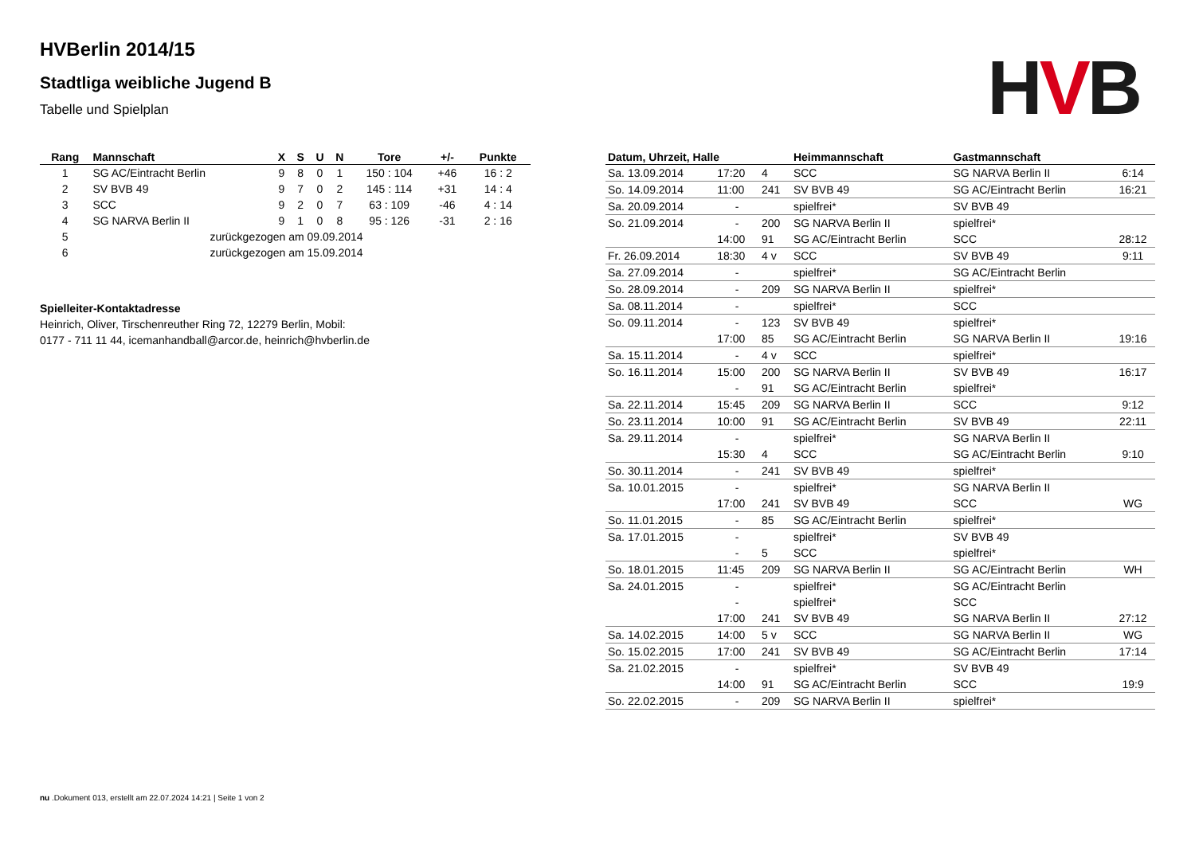HVB
HVBerlin 2014/15
Stadtliga weibliche Jugend B
Tabelle und Spielplan
| Rang | Mannschaft | X | S | U | N | Tore | +/- | Punkte |
| --- | --- | --- | --- | --- | --- | --- | --- | --- |
| 1 | SG AC/Eintracht Berlin | 9 | 8 | 0 | 1 | 150 : 104 | +46 | 16 : 2 |
| 2 | SV BVB 49 | 9 | 7 | 0 | 2 | 145 : 114 | +31 | 14 : 4 |
| 3 | SCC | 9 | 2 | 0 | 7 | 63 : 109 | -46 | 4 : 14 |
| 4 | SG NARVA Berlin II | 9 | 1 | 0 | 8 | 95 : 126 | -31 | 2 : 16 |
| 5 | zurückgezogen am 09.09.2014 | | | | | | | |
| 6 | zurückgezogen am 15.09.2014 | | | | | | | |
Spielleiter-Kontaktadresse
Heinrich, Oliver, Tirschenreuther Ring 72, 12279 Berlin, Mobil: 0177 - 711 11 44, icemanhandball@arcor.de, heinrich@hvberlin.de
| Datum, Uhrzeit, Halle | | | Heimmannschaft | Gastmannschaft | |
| --- | --- | --- | --- | --- | --- |
| Sa. 13.09.2014 | 17:20 | 4 | SCC | SG NARVA Berlin II | 6:14 |
| So. 14.09.2014 | 11:00 | 241 | SV BVB 49 | SG AC/Eintracht Berlin | 16:21 |
| Sa. 20.09.2014 | - | | spielfrei* | SV BVB 49 | |
| So. 21.09.2014 | - | 200 | SG NARVA Berlin II | spielfrei* | |
| | 14:00 | 91 | SG AC/Eintracht Berlin | SCC | 28:12 |
| Fr. 26.09.2014 | 18:30 | 4 v | SCC | SV BVB 49 | 9:11 |
| Sa. 27.09.2014 | - | | spielfrei* | SG AC/Eintracht Berlin | |
| So. 28.09.2014 | - | 209 | SG NARVA Berlin II | spielfrei* | |
| Sa. 08.11.2014 | - | | spielfrei* | SCC | |
| So. 09.11.2014 | - | 123 | SV BVB 49 | spielfrei* | |
| | 17:00 | 85 | SG AC/Eintracht Berlin | SG NARVA Berlin II | 19:16 |
| Sa. 15.11.2014 | - | 4 v | SCC | spielfrei* | |
| So. 16.11.2014 | 15:00 | 200 | SG NARVA Berlin II | SV BVB 49 | 16:17 |
| | - | 91 | SG AC/Eintracht Berlin | spielfrei* | |
| Sa. 22.11.2014 | 15:45 | 209 | SG NARVA Berlin II | SCC | 9:12 |
| So. 23.11.2014 | 10:00 | 91 | SG AC/Eintracht Berlin | SV BVB 49 | 22:11 |
| Sa. 29.11.2014 | - | | spielfrei* | SG NARVA Berlin II | |
| | 15:30 | 4 | SCC | SG AC/Eintracht Berlin | 9:10 |
| So. 30.11.2014 | - | 241 | SV BVB 49 | spielfrei* | |
| Sa. 10.01.2015 | - | | spielfrei* | SG NARVA Berlin II | |
| | 17:00 | 241 | SV BVB 49 | SCC | WG |
| So. 11.01.2015 | - | 85 | SG AC/Eintracht Berlin | spielfrei* | |
| Sa. 17.01.2015 | - | | spielfrei* | SV BVB 49 | |
| | - | 5 | SCC | spielfrei* | |
| So. 18.01.2015 | 11:45 | 209 | SG NARVA Berlin II | SG AC/Eintracht Berlin | WH |
| Sa. 24.01.2015 | - | | spielfrei* | SG AC/Eintracht Berlin | |
| | - | | spielfrei* | SCC | |
| | 17:00 | 241 | SV BVB 49 | SG NARVA Berlin II | 27:12 |
| Sa. 14.02.2015 | 14:00 | 5 v | SCC | SG NARVA Berlin II | WG |
| So. 15.02.2015 | 17:00 | 241 | SV BVB 49 | SG AC/Eintracht Berlin | 17:14 |
| Sa. 21.02.2015 | - | | spielfrei* | SV BVB 49 | |
| | 14:00 | 91 | SG AC/Eintracht Berlin | SCC | 19:9 |
| So. 22.02.2015 | - | 209 | SG NARVA Berlin II | spielfrei* | |
nu .Dokument 013, erstellt am 22.07.2024 14:21 | Seite 1 von 2